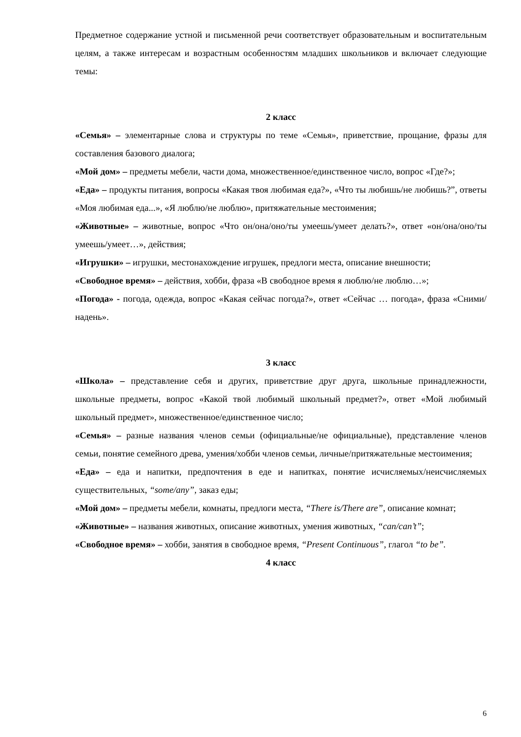Предметное содержание устной и письменной речи соответствует образовательным и воспитательным целям, а также интересам и возрастным особенностям младших школьников и включает следующие темы:
2 класс
«Семья» – элементарные слова и структуры по теме «Семья», приветствие, прощание, фразы для составления базового диалога;
«Мой дом» – предметы мебели, части дома, множественное/единственное число, вопрос «Где?»;
«Еда» – продукты питания, вопросы «Какая твоя любимая еда?», «Что ты любишь/не любишь?”, ответы «Моя любимая еда...», «Я люблю/не люблю», притяжательные местоимения;
«Животные» – животные, вопрос «Что он/она/оно/ты умеешь/умеет делать?», ответ «он/она/оно/ты умеешь/умеет…», действия;
«Игрушки» – игрушки, местонахождение игрушек, предлоги места, описание внешности;
«Свободное время» – действия, хобби, фраза «В свободное время я люблю/не люблю…»;
«Погода» - погода, одежда, вопрос «Какая сейчас погода?», ответ «Сейчас … погода», фраза «Сними/надень».
3 класс
«Школа» – представление себя и других, приветствие друг друга, школьные принадлежности, школьные предметы, вопрос «Какой твой любимый школьный предмет?», ответ «Мой любимый школьный предмет», множественное/единственное число;
«Семья» – разные названия членов семьи (официальные/не официальные), представление членов семьи, понятие семейного древа, умения/хобби членов семьи, личные/притяжательные местоимения;
«Еда» – еда и напитки, предпочтения в еде и напитках, понятие исчисляемых/неисчисляемых существительных, “some/any”, заказ еды;
«Мой дом» – предметы мебели, комнаты, предлоги места, “There is/There are”, описание комнат;
«Животные» – названия животных, описание животных, умения животных, “can/can’t”;
«Свободное время» – хобби, занятия в свободное время, “Present Continuous”, глагол “to be”.
4 класс
6